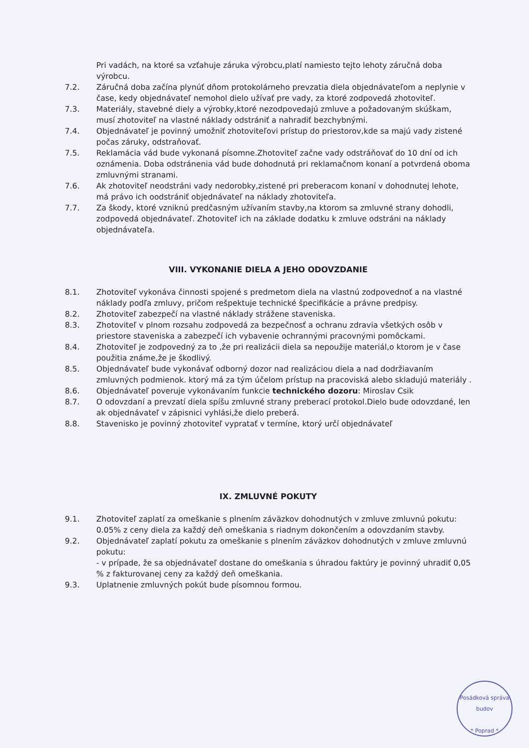Pri vadách, na ktoré sa vzťahuje záruka výrobcu,platí namiesto tejto lehoty záručná doba výrobcu.
7.2. Záručná doba začína plynúť dňom protokolárneho prevzatia diela objednávateľom a neplynie v čase, kedy objednávateľ nemohol dielo užívať pre vady, za ktoré zodpovedá zhotoviteľ.
7.3. Materiály, stavebné diely a výrobky,ktoré nezodpovedajú zmluve a požadovaným skúškam, musí zhotoviteľ na vlastné náklady odstrániť a nahradiť bezchybnými.
7.4. Objednávateľ je povinný umožniť zhotoviteľovi prístup do priestorov,kde sa majú vady zistené počas záruky, odstraňovať.
7.5. Reklamácia vád bude vykonaná písomne.Zhotoviteľ začne vady odstráňovať do 10 dní od ich oznámenia. Doba odstránenia vád bude dohodnutá pri reklamačnom konaní a potvrdená oboma zmluvnými stranami.
7.6. Ak zhotoviteľ neodstráni vady nedorobky,zistené pri preberacom konaní v dohodnutej lehote, má právo ich oodstrániť objednávateľ na náklady zhotoviteľa.
7.7. Za škody, ktoré vzniknú predčasným užívaním stavby,na ktorom sa zmluvné strany dohodli, zodpovedá objednávateľ. Zhotoviteľ ich na základe dodatku k zmluve odstráni na náklady objednávateľa.
VIII. VYKONANIE DIELA A JEHO ODOVZDANIE
8.1. Zhotoviteľ vykonáva činnosti spojené s predmetom diela na vlastnú zodpovednoť a na vlastné náklady podľa zmluvy, pričom rešpektuje technické špecifikácie a právne predpisy.
8.2. Zhotoviteľ zabezpečí na vlastné náklady strážene staveniska.
8.3. Zhotoviteľ v plnom rozsahu zodpovedá za bezpečnosť a ochranu zdravia všetkých osôb v priestore staveniska a zabezpečí ich vybavenie ochrannými pracovnými pomôckami.
8.4. Zhotoviteľ je zodpovedný za to ,že pri realizácii diela sa nepoužije materiál,o ktorom je v čase použitia známe,že je škodlivý.
8.5. Objednávateľ bude vykonávať odborný dozor nad realizáciou diela a nad dodržiavaním zmluvných podmienok. ktorý má za tým účelom prístup na pracoviská alebo skladujú materiály .
8.6. Objednávateľ poveruje vykonávaním funkcie technického dozoru: Miroslav Csik
8.7. O odovzdaní a prevzatí diela spíšu zmluvné strany preberací protokol.Dielo bude odovzdané, len ak objednávateľ v zápisnici vyhlási,že dielo preberá.
8.8. Stavenisko je povinný zhotoviteľ vypratať v termíne, ktorý určí objednávateľ
IX. ZMLUVNÉ POKUTY
9.1. Zhotoviteľ zaplatí za omeškanie s plnením záväzkov dohodnutých v zmluve zmluvnú pokutu: 0.05% z ceny diela za každý deň omeškania s riadnym dokončením a odovzdaním stavby.
9.2. Objednávateľ zaplatí pokutu za omeškanie s plnením záväzkov dohodnutých v zmluve zmluvnú pokutu:
- v prípade, že sa objednávateľ dostane do omeškania s úhradou faktúry je povinný uhradiť 0,05 % z fakturovanej ceny za každý deň omeškania.
9.3. Uplatnenie zmluvných pokút bude písomnou formou.
Posádková správa budov
* Poprad *